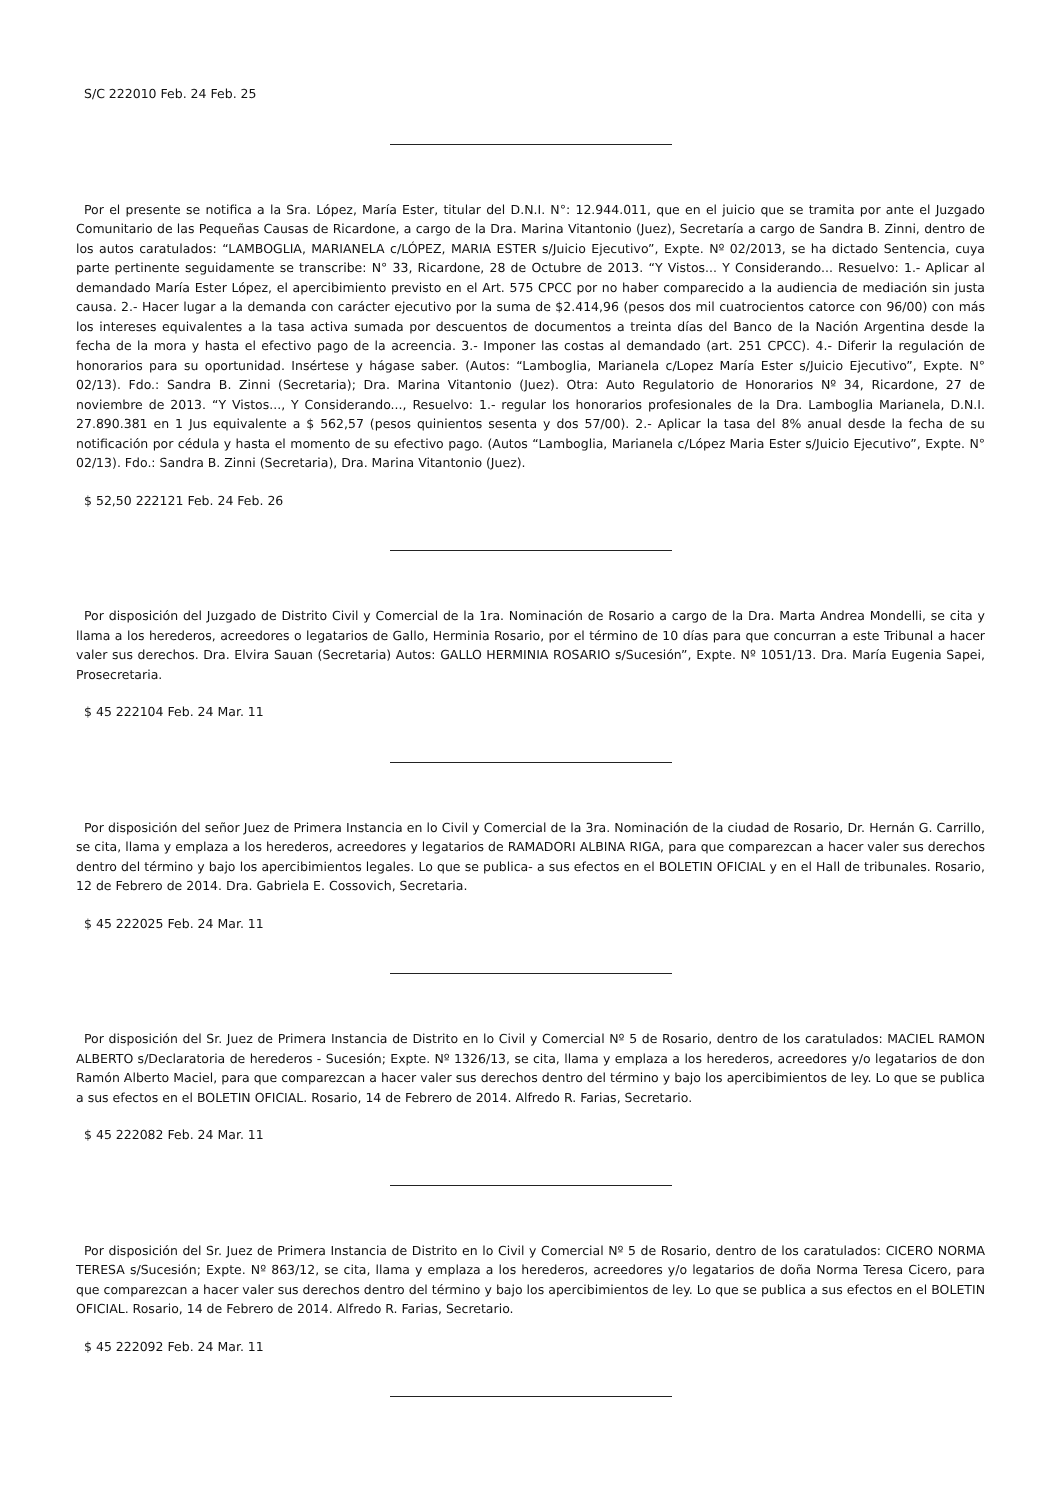S/C 222010 Feb. 24 Feb. 25
Por el presente se notifica a la Sra. López, María Ester, titular del D.N.I. N°: 12.944.011, que en el juicio que se tramita por ante el Juzgado Comunitario de las Pequeñas Causas de Ricardone, a cargo de la Dra. Marina Vitantonio (Juez), Secretaría a cargo de Sandra B. Zinni, dentro de los autos caratulados: “LAMBOGLIA, MARIANELA c/LÓPEZ, MARIA ESTER s/Juicio Ejecutivo”, Expte. Nº 02/2013, se ha dictado Sentencia, cuya parte pertinente seguidamente se transcribe: N° 33, Ricardone, 28 de Octubre de 2013. “Y Vistos... Y Considerando... Resuelvo: 1.- Aplicar al demandado María Ester López, el apercibimiento previsto en el Art. 575 CPCC por no haber comparecido a la audiencia de mediación sin justa causa. 2.- Hacer lugar a la demanda con carácter ejecutivo por la suma de $2.414,96 (pesos dos mil cuatrocientos catorce con 96/00) con más los intereses equivalentes a la tasa activa sumada por descuentos de documentos a treinta días del Banco de la Nación Argentina desde la fecha de la mora y hasta el efectivo pago de la acreencia. 3.- Imponer las costas al demandado (art. 251 CPCC). 4.- Diferir la regulación de honorarios para su oportunidad. Insértese y hágase saber. (Autos: “Lamboglia, Marianela c/Lopez María Ester s/Juicio Ejecutivo”, Expte. N° 02/13). Fdo.: Sandra B. Zinni (Secretaria); Dra. Marina Vitantonio (Juez). Otra: Auto Regulatorio de Honorarios Nº 34, Ricardone, 27 de noviembre de 2013. “Y Vistos..., Y Considerando..., Resuelvo: 1.- regular los honorarios profesionales de la Dra. Lamboglia Marianela, D.N.I. 27.890.381 en 1 Jus equivalente a $ 562,57 (pesos quinientos sesenta y dos 57/00). 2.- Aplicar la tasa del 8% anual desde la fecha de su notificación por cédula y hasta el momento de su efectivo pago. (Autos “Lamboglia, Marianela c/López Maria Ester s/Juicio Ejecutivo”, Expte. N° 02/13). Fdo.: Sandra B. Zinni (Secretaria), Dra. Marina Vitantonio (Juez).
$ 52,50 222121 Feb. 24 Feb. 26
Por disposición del Juzgado de Distrito Civil y Comercial de la 1ra. Nominación de Rosario a cargo de la Dra. Marta Andrea Mondelli, se cita y llama a los herederos, acreedores o legatarios de Gallo, Herminia Rosario, por el término de 10 días para que concurran a este Tribunal a hacer valer sus derechos. Dra. Elvira Sauan (Secretaria) Autos: GALLO HERMINIA ROSARIO s/Sucesión”, Expte. Nº 1051/13. Dra. María Eugenia Sapei, Prosecretaria.
$ 45 222104 Feb. 24 Mar. 11
Por disposición del señor Juez de Primera Instancia en lo Civil y Comercial de la 3ra. Nominación de la ciudad de Rosario, Dr. Hernán G. Carrillo, se cita, llama y emplaza a los herederos, acreedores y legatarios de RAMADORI ALBINA RIGA, para que comparezcan a hacer valer sus derechos dentro del término y bajo los apercibimientos legales. Lo que se publica- a sus efectos en el BOLETIN OFICIAL y en el Hall de tribunales. Rosario, 12 de Febrero de 2014. Dra. Gabriela E. Cossovich, Secretaria.
$ 45 222025 Feb. 24 Mar. 11
Por disposición del Sr. Juez de Primera Instancia de Distrito en lo Civil y Comercial Nº 5 de Rosario, dentro de los caratulados: MACIEL RAMON ALBERTO s/Declaratoria de herederos - Sucesión; Expte. Nº 1326/13, se cita, llama y emplaza a los herederos, acreedores y/o legatarios de don Ramón Alberto Maciel, para que comparezcan a hacer valer sus derechos dentro del término y bajo los apercibimientos de ley. Lo que se publica a sus efectos en el BOLETIN OFICIAL. Rosario, 14 de Febrero de 2014. Alfredo R. Farias, Secretario.
$ 45 222082 Feb. 24 Mar. 11
Por disposición del Sr. Juez de Primera Instancia de Distrito en lo Civil y Comercial Nº 5 de Rosario, dentro de los caratulados: CICERO NORMA TERESA s/Sucesión; Expte. Nº 863/12, se cita, llama y emplaza a los herederos, acreedores y/o legatarios de doña Norma Teresa Cicero, para que comparezcan a hacer valer sus derechos dentro del término y bajo los apercibimientos de ley. Lo que se publica a sus efectos en el BOLETIN OFICIAL. Rosario, 14 de Febrero de 2014. Alfredo R. Farias, Secretario.
$ 45 222092 Feb. 24 Mar. 11